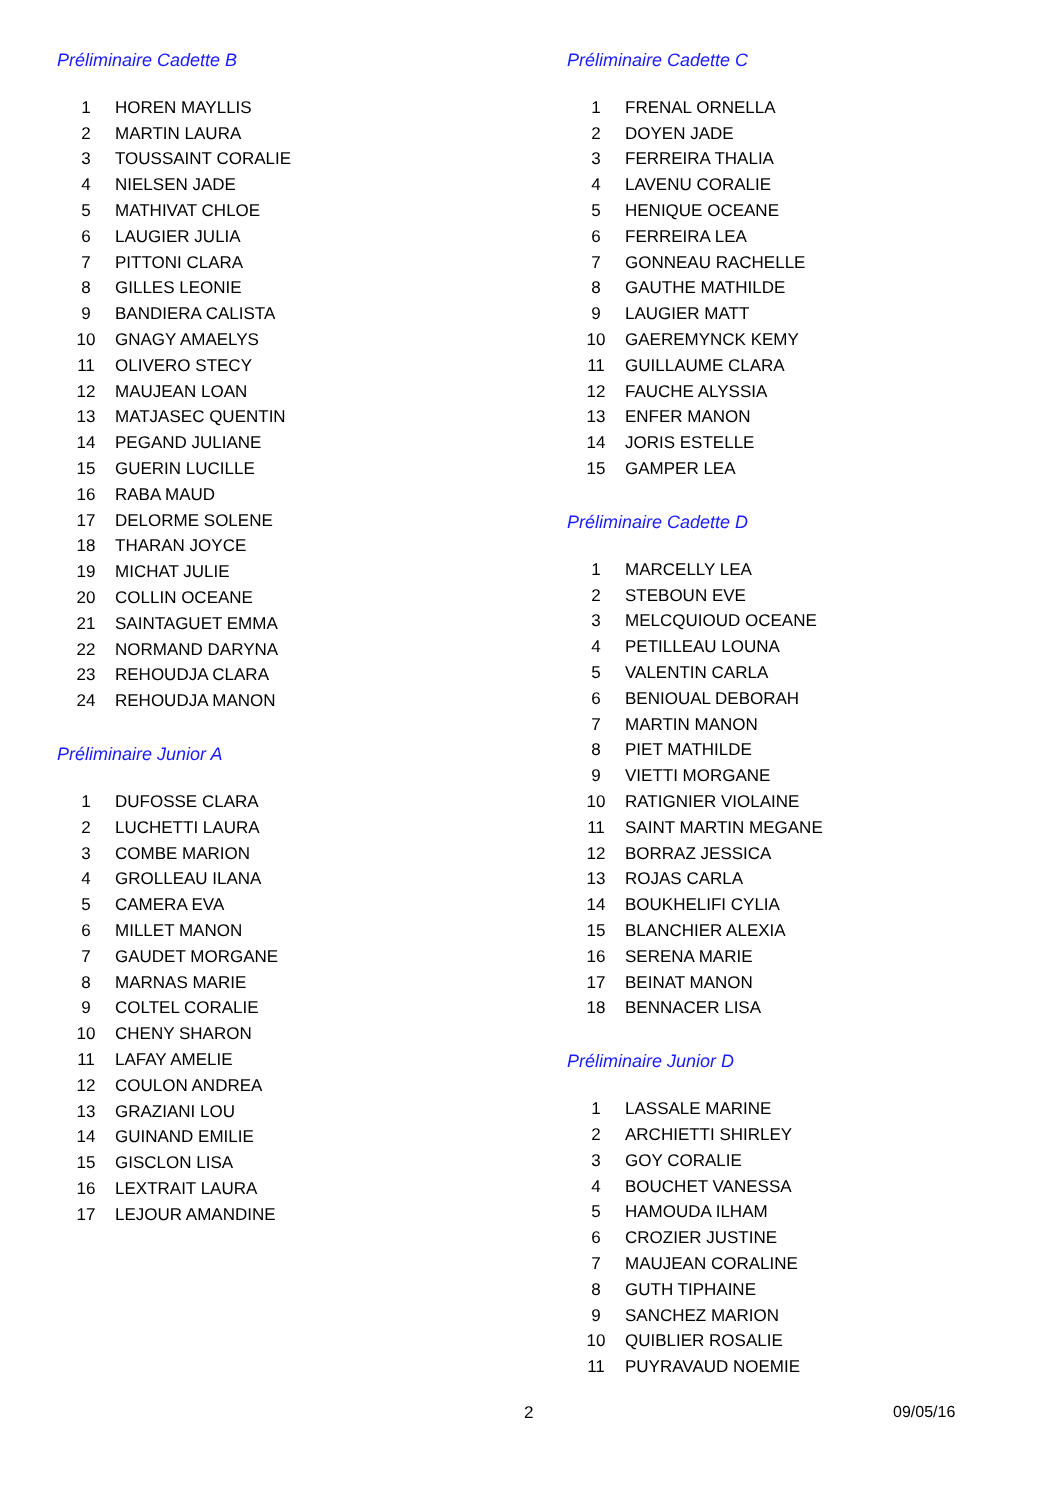Préliminaire Cadette B
| 1 | HOREN MAYLLIS |
| 2 | MARTIN LAURA |
| 3 | TOUSSAINT CORALIE |
| 4 | NIELSEN JADE |
| 5 | MATHIVAT CHLOE |
| 6 | LAUGIER JULIA |
| 7 | PITTONI CLARA |
| 8 | GILLES LEONIE |
| 9 | BANDIERA CALISTA |
| 10 | GNAGY AMAELYS |
| 11 | OLIVERO STECY |
| 12 | MAUJEAN LOAN |
| 13 | MATJASEC QUENTIN |
| 14 | PEGAND JULIANE |
| 15 | GUERIN LUCILLE |
| 16 | RABA MAUD |
| 17 | DELORME SOLENE |
| 18 | THARAN JOYCE |
| 19 | MICHAT JULIE |
| 20 | COLLIN OCEANE |
| 21 | SAINTAGUET EMMA |
| 22 | NORMAND DARYNA |
| 23 | REHOUDJA CLARA |
| 24 | REHOUDJA MANON |
Préliminaire Junior A
| 1 | DUFOSSE CLARA |
| 2 | LUCHETTI LAURA |
| 3 | COMBE MARION |
| 4 | GROLLEAU ILANA |
| 5 | CAMERA EVA |
| 6 | MILLET MANON |
| 7 | GAUDET MORGANE |
| 8 | MARNAS MARIE |
| 9 | COLTEL CORALIE |
| 10 | CHENY SHARON |
| 11 | LAFAY AMELIE |
| 12 | COULON ANDREA |
| 13 | GRAZIANI LOU |
| 14 | GUINAND EMILIE |
| 15 | GISCLON LISA |
| 16 | LEXTRAIT LAURA |
| 17 | LEJOUR AMANDINE |
Préliminaire Cadette C
| 1 | FRENAL ORNELLA |
| 2 | DOYEN JADE |
| 3 | FERREIRA THALIA |
| 4 | LAVENU CORALIE |
| 5 | HENIQUE OCEANE |
| 6 | FERREIRA LEA |
| 7 | GONNEAU RACHELLE |
| 8 | GAUTHE MATHILDE |
| 9 | LAUGIER MATT |
| 10 | GAEREMYNCK KEMY |
| 11 | GUILLAUME CLARA |
| 12 | FAUCHE ALYSSIA |
| 13 | ENFER MANON |
| 14 | JORIS ESTELLE |
| 15 | GAMPER LEA |
Préliminaire Cadette D
| 1 | MARCELLY LEA |
| 2 | STEBOUN EVE |
| 3 | MELCQUIOUD OCEANE |
| 4 | PETILLEAU LOUNA |
| 5 | VALENTIN CARLA |
| 6 | BENIOUAL DEBORAH |
| 7 | MARTIN MANON |
| 8 | PIET MATHILDE |
| 9 | VIETTI MORGANE |
| 10 | RATIGNIER VIOLAINE |
| 11 | SAINT MARTIN MEGANE |
| 12 | BORRAZ JESSICA |
| 13 | ROJAS CARLA |
| 14 | BOUKHELIFI CYLIA |
| 15 | BLANCHIER ALEXIA |
| 16 | SERENA MARIE |
| 17 | BEINAT MANON |
| 18 | BENNACER LISA |
Préliminaire Junior D
| 1 | LASSALE MARINE |
| 2 | ARCHIETTI SHIRLEY |
| 3 | GOY CORALIE |
| 4 | BOUCHET VANESSA |
| 5 | HAMOUDA ILHAM |
| 6 | CROZIER JUSTINE |
| 7 | MAUJEAN CORALINE |
| 8 | GUTH TIPHAINE |
| 9 | SANCHEZ MARION |
| 10 | QUIBLIER ROSALIE |
| 11 | PUYRAVAUD NOEMIE |
2 09/05/16